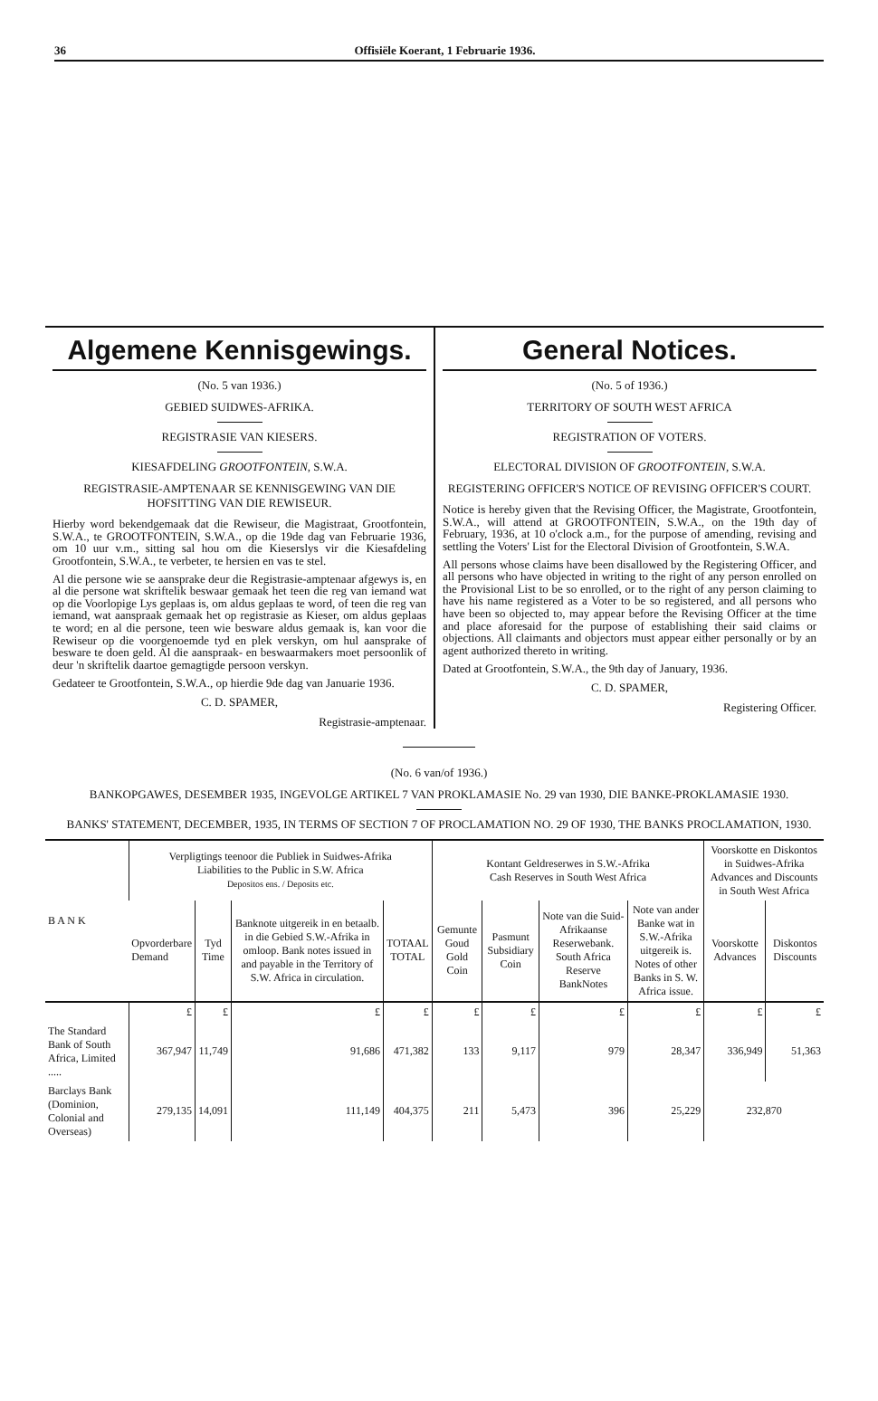36 Offisiële Koerant, 1 Februarie 1936.
Algemene Kennisgewings.
(No. 5 van 1936.)
GEBIED SUIDWES-AFRIKA.
REGISTRASIE VAN KIESERS.
KIESAFDELING GROOTFONTEIN, S.W.A.
REGISTRASIE-AMPTENAAR SE KENNISGEWING VAN DIE HOFSITTING VAN DIE REWISEUR.
Hierby word bekendgemaak dat die Rewiseur, die Magistraat, Grootfontein, S.W.A., te GROOTFONTEIN, S.W.A., op die 19de dag van Februarie 1936, om 10 uur v.m., sitting sal hou om die Kieserslys vir die Kiesafdeling Grootfontein, S.W.A., te verbeter, te hersien en vas te stel.
Al die persone wie se aansprake deur die Registrasie-amptenaar afgewys is, en al die persone wat skriftelik beswaar gemaak het teen die reg van iemand wat op die Voorlopige Lys geplaas is, om aldus geplaas te word, of teen die reg van iemand, wat aanspraak gemaak het op registrasie as Kieser, om aldus geplaas te word; en al die persone, teen wie besware aldus gemaak is, kan voor die Rewiseur op die voorgenoemde tyd en plek verskyn, om hul aansprake of besware te doen geld. Al die aanspraak- en beswaarmakers moet persoonlik of deur 'n skriftelik daartoe gemagtigde persoon verskyn.
Gedateer te Grootfontein, S.W.A., op hierdie 9de dag van Januarie 1936.
C. D. SPAMER,
Registrasie-amptenaar.
General Notices.
(No. 5 of 1936.)
TERRITORY OF SOUTH WEST AFRICA
REGISTRATION OF VOTERS.
ELECTORAL DIVISION OF GROOTFONTEIN, S.W.A.
REGISTERING OFFICER'S NOTICE OF REVISING OFFICER'S COURT.
Notice is hereby given that the Revising Officer, the Magistrate, Grootfontein, S.W.A., will attend at GROOTFONTEIN, S.W.A., on the 19th day of February, 1936, at 10 o'clock a.m., for the purpose of amending, revising and settling the Voters' List for the Electoral Division of Grootfontein, S.W.A.
All persons whose claims have been disallowed by the Registering Officer, and all persons who have objected in writing to the right of any person enrolled on the Provisional List to be so enrolled, or to the right of any person claiming to have his name registered as a Voter to be so registered, and all persons who have been so objected to, may appear before the Revising Officer at the time and place aforesaid for the purpose of establishing their said claims or objections. All claimants and objectors must appear either personally or by an agent authorized thereto in writing.
Dated at Grootfontein, S.W.A., the 9th day of January, 1936.
C. D. SPAMER,
Registering Officer.
(No. 6 van/of 1936.)
BANKOPGAWES, DESEMBER 1935, INGEVOLGE ARTIKEL 7 VAN PROKLAMASIE No. 29 van 1930, DIE BANKE-PROKLAMASIE 1930.
BANKS' STATEMENT, DECEMBER, 1935, IN TERMS OF SECTION 7 OF PROCLAMATION NO. 29 OF 1930, THE BANKS PROCLAMATION, 1930.
| B A N K | Verpligtings teenoor die Publiek in Suidwes-Afrika Liabilities to the Public in S.W. Africa Depositos ens. / Deposits etc. | | | | Kontant Geldreserwes in S.W.-Afrika Cash Reserves in South West Africa | | | | Voorskotte en Diskontos in Suidwes-Afrika Advances and Discounts in South West Africa | |
| --- | --- | --- | --- | --- | --- | --- | --- | --- | --- | --- |
| | Opvorderbare Demand | Tyd Time | Banknote uitgereik in en betaalb. in die Gebied S.W.-Afrika in omloop. Bank notes issued in and payable in the Territory of S.W. Africa in circulation. | TOTAAL TOTAL | Gemunte Goud Gold Coin | Pasmunt Subsidiary Coin | Note van die Suid-Afrikaanse Reserwebank. South Africa Reserve BankNotes | Note van ander Banke wat in S.W.-Afrika uitgereik is. Notes of other Banks in S. W. Africa issue. | Voorskotte Advances | Diskontos Discounts |
| | £ | £ | £ | £ | £ | £ | £ | £ | £ | £ |
| The Standard Bank of South Africa, Limited ..... | 367,947 | 11,749 | 91,686 | 471,382 | 133 | 9,117 | 979 | 28,347 | 336,949 | 51,363 |
| Barclays Bank (Dominion, Colonial and Overseas) | 279,135 | 14,091 | 111,149 | 404,375 | 211 | 5,473 | 396 | 25,229 | 232,870 | |